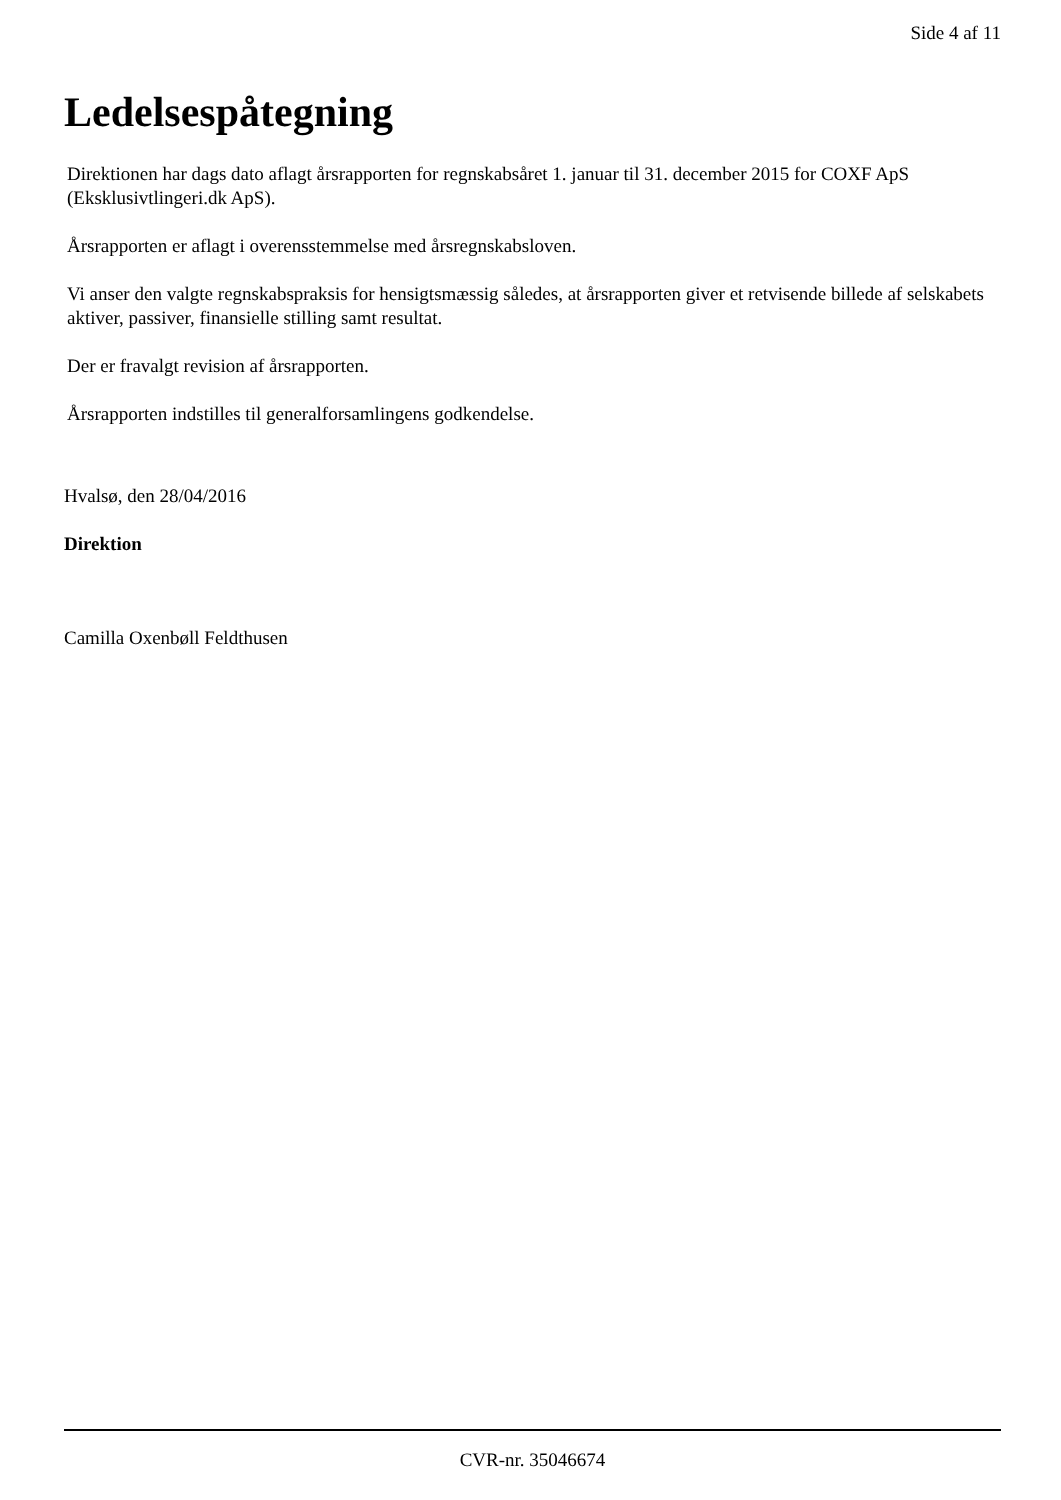Side 4 af 11
Ledelsespåtegning
Direktionen har dags dato aflagt årsrapporten for regnskabsåret 1. januar til 31. december 2015 for COXF ApS (Eksklusivtlingeri.dk ApS).
Årsrapporten er aflagt i overensstemmelse med årsregnskabsloven.
Vi anser den valgte regnskabspraksis for hensigtsmæssig således, at årsrapporten giver et retvisende billede af selskabets aktiver, passiver, finansielle stilling samt resultat.
Der er fravalgt revision af årsrapporten.
Årsrapporten indstilles til generalforsamlingens godkendelse.
Hvalsø, den 28/04/2016
Direktion
Camilla Oxenbøll Feldthusen
CVR-nr. 35046674